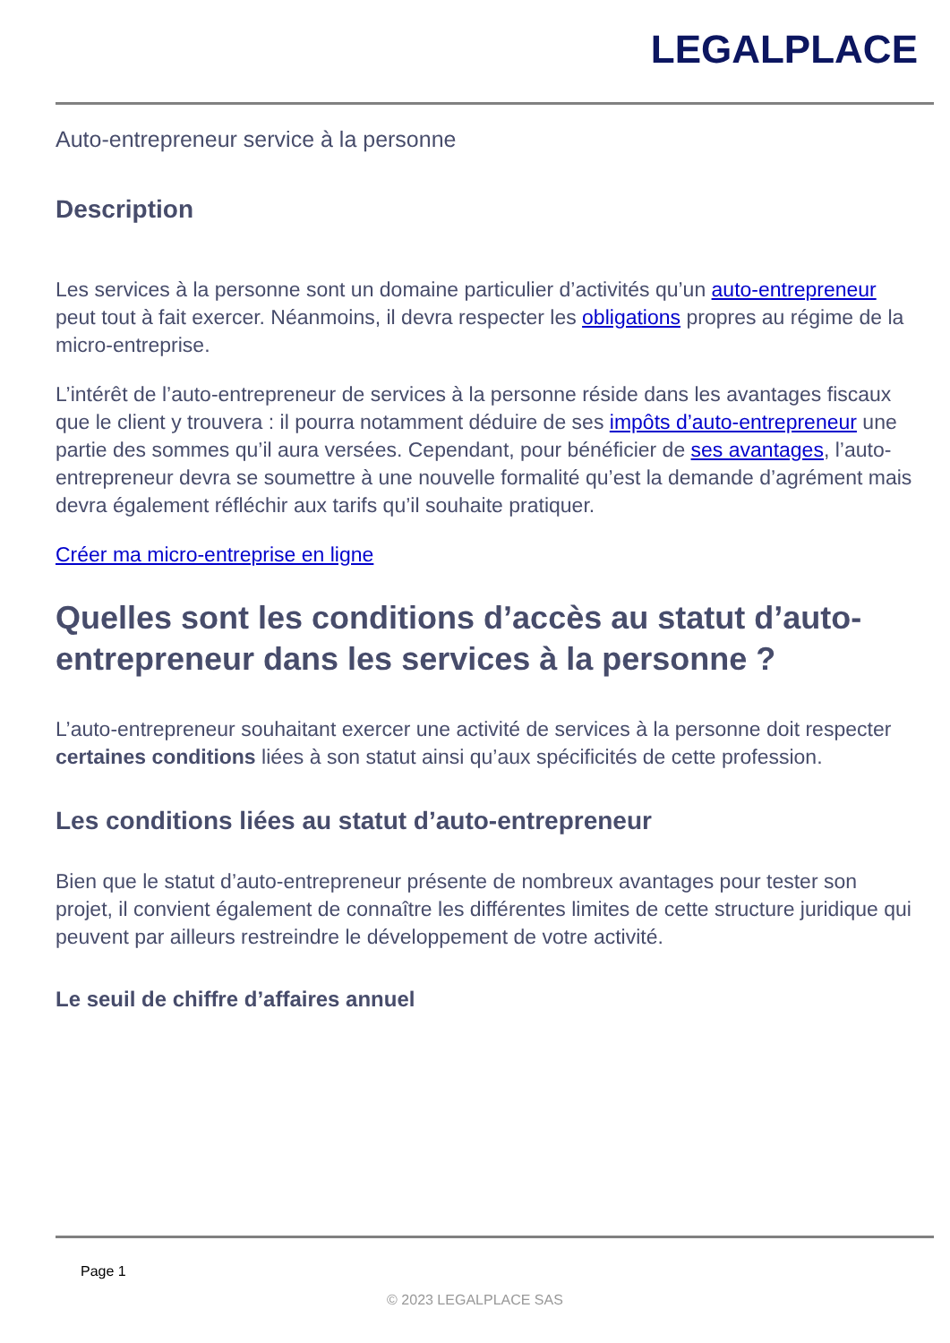LEGALPLACE
Auto-entrepreneur service à la personne
Description
Les services à la personne sont un domaine particulier d’activités qu’un auto-entrepreneur peut tout à fait exercer. Néanmoins, il devra respecter les obligations propres au régime de la micro-entreprise.
L’intérêt de l’auto-entrepreneur de services à la personne réside dans les avantages fiscaux que le client y trouvera : il pourra notamment déduire de ses impôts d’auto-entrepreneur une partie des sommes qu’il aura versées. Cependant, pour bénéficier de ses avantages, l’auto-entrepreneur devra se soumettre à une nouvelle formalité qu’est la demande d’agrément mais devra également réfléchir aux tarifs qu’il souhaite pratiquer.
Créer ma micro-entreprise en ligne
Quelles sont les conditions d’accès au statut d’auto-entrepreneur dans les services à la personne ?
L’auto-entrepreneur souhaitant exercer une activité de services à la personne doit respecter certaines conditions liées à son statut ainsi qu’aux spécificités de cette profession.
Les conditions liées au statut d’auto-entrepreneur
Bien que le statut d’auto-entrepreneur présente de nombreux avantages pour tester son projet, il convient également de connaître les différentes limites de cette structure juridique qui peuvent par ailleurs restreindre le développement de votre activité.
Le seuil de chiffre d’affaires annuel
Page 1
© 2023 LEGALPLACE SAS